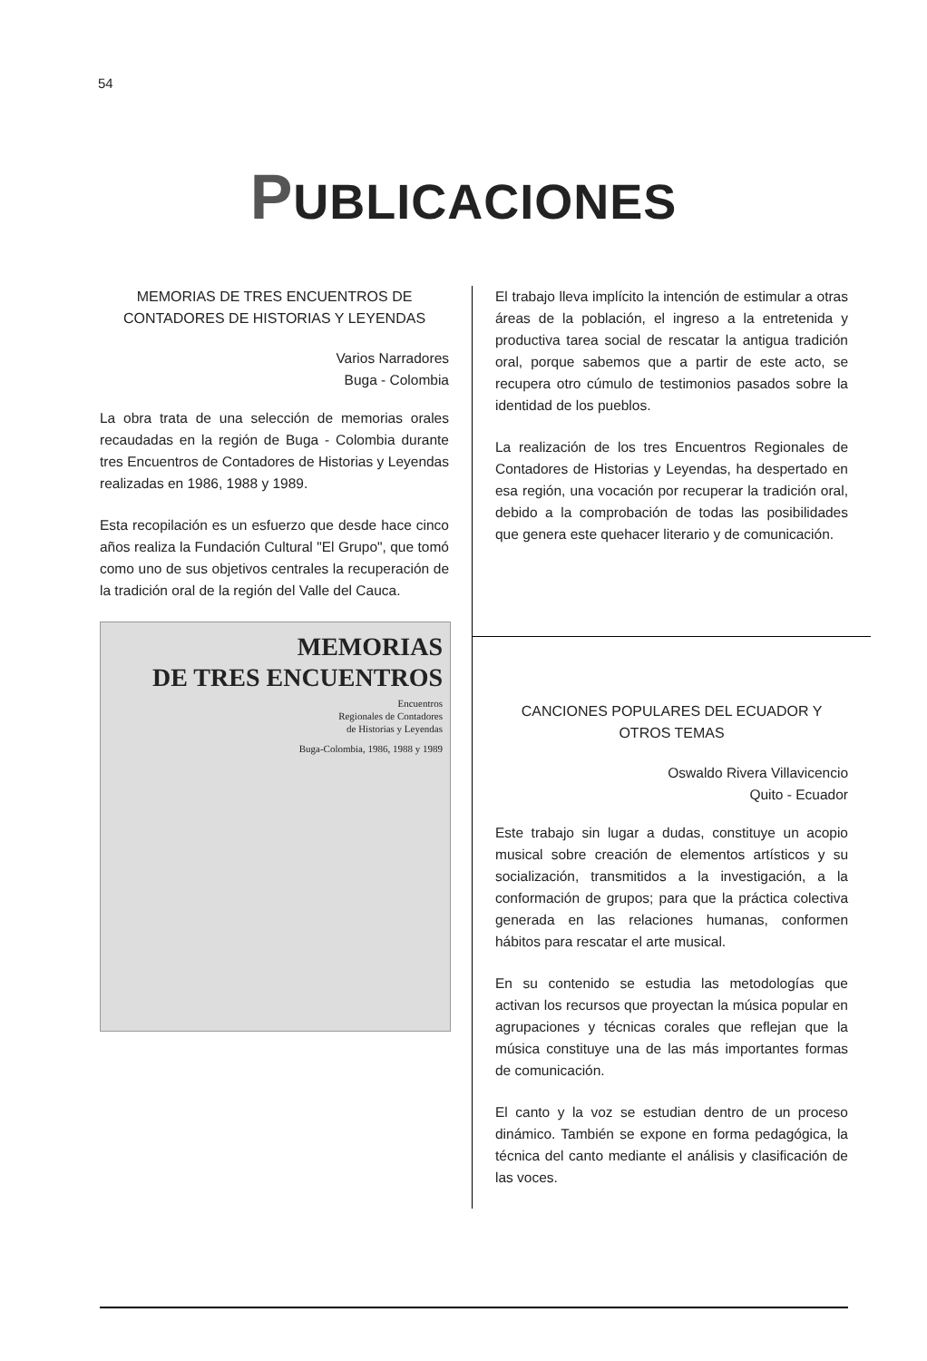54
PUBLICACIONES
MEMORIAS DE TRES ENCUENTROS DE CONTADORES DE HISTORIAS Y LEYENDAS
Varios Narradores
Buga - Colombia
La obra trata de una selección de memorias orales recaudadas en la región de Buga - Colombia durante tres Encuentros de Contadores de Historias y Leyendas realizadas en 1986, 1988 y 1989.
Esta recopilación es un esfuerzo que desde hace cinco años realiza la Fundación Cultural "El Grupo", que tomó como uno de sus objetivos centrales la recuperación de la tradición oral de la región del Valle del Cauca.
MEMORIAS
DE TRES ENCUENTROS
Encuentros
Regionales de Contadores
de Historias y Leyendas
Buga-Colombia, 1986, 1988 y 1989
El trabajo lleva implícito la intención de estimular a otras áreas de la población, el ingreso a la entretenida y productiva tarea social de rescatar la antigua tradición oral, porque sabemos que a partir de este acto, se recupera otro cúmulo de testimonios pasados sobre la identidad de los pueblos.
La realización de los tres Encuentros Regionales de Contadores de Historias y Leyendas, ha despertado en esa región, una vocación por recuperar la tradición oral, debido a la comprobación de todas las posibilidades que genera este quehacer literario y de comunicación.
CANCIONES POPULARES DEL ECUADOR Y OTROS TEMAS
Oswaldo Rivera Villavicencio
Quito - Ecuador
Este trabajo sin lugar a dudas, constituye un acopio musical sobre creación de elementos artísticos y su socialización, transmitidos a la investigación, a la conformación de grupos; para que la práctica colectiva generada en las relaciones humanas, conformen hábitos para rescatar el arte musical.
En su contenido se estudia las metodologías que activan los recursos que proyectan la música popular en agrupaciones y técnicas corales que reflejan que la música constituye una de las más importantes formas de comunicación.
El canto y la voz se estudian dentro de un proceso dinámico. También se expone en forma pedagógica, la técnica del canto mediante el análisis y clasificación de las voces.